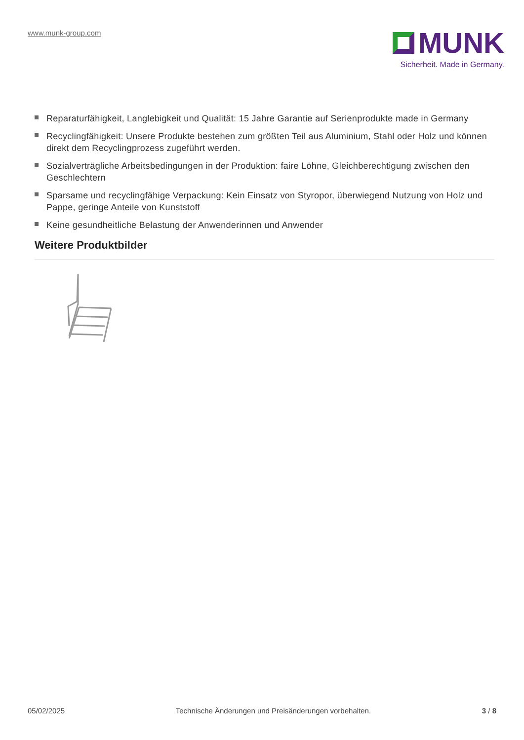www.munk-group.com
MUNK
Sicherheit. Made in Germany.
Reparaturfähigkeit, Langlebigkeit und Qualität: 15 Jahre Garantie auf Serienprodukte made in Germany
Recyclingfähigkeit: Unsere Produkte bestehen zum größten Teil aus Aluminium, Stahl oder Holz und können direkt dem Recyclingprozess zugeführt werden.
Sozialverträgliche Arbeitsbedingungen in der Produktion: faire Löhne, Gleichberechtigung zwischen den Geschlechtern
Sparsame und recyclingfähige Verpackung: Kein Einsatz von Styropor, überwiegend Nutzung von Holz und Pappe, geringe Anteile von Kunststoff
Keine gesundheitliche Belastung der Anwenderinnen und Anwender
Weitere Produktbilder
05/02/2025 Technische Änderungen und Preisänderungen vorbehalten. 3 / 8